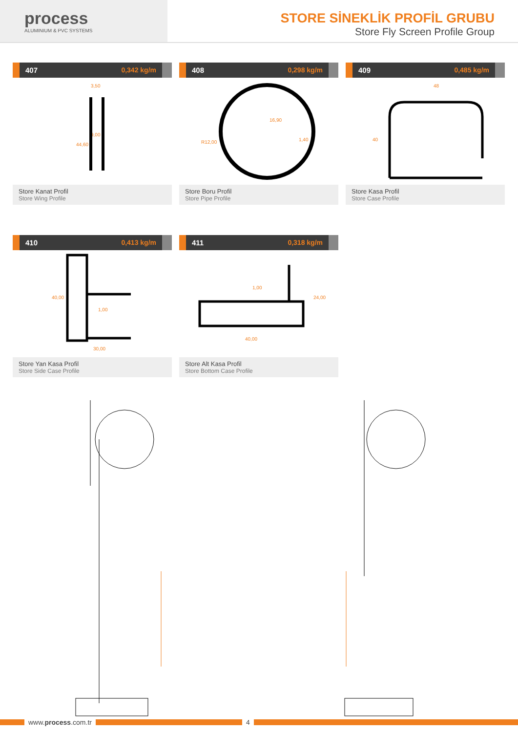process
ALUMINIUM & PVC SYSTEMS
STORE SİNEKLİK PROFİL GRUBU
Store Fly Screen Profile Group
407 0,342 kg/m
3,50
9,00
44,60
Store Kanat Profil
Store Wing Profile
408 0,298 kg/m
R12,00
16,90
1,40
Store Boru Profil
Store Pipe Profile
409 0,485 kg/m
48
40
Store Kasa Profil
Store Case Profile
410 0,413 kg/m
1,00
30,00
40,00
Store Yan Kasa Profil
Store Side Case Profile
411 0,318 kg/m
40,00
1,00
24,00
Store Alt Kasa Profil
Store Bottom Case Profile
www.process.com.tr 4